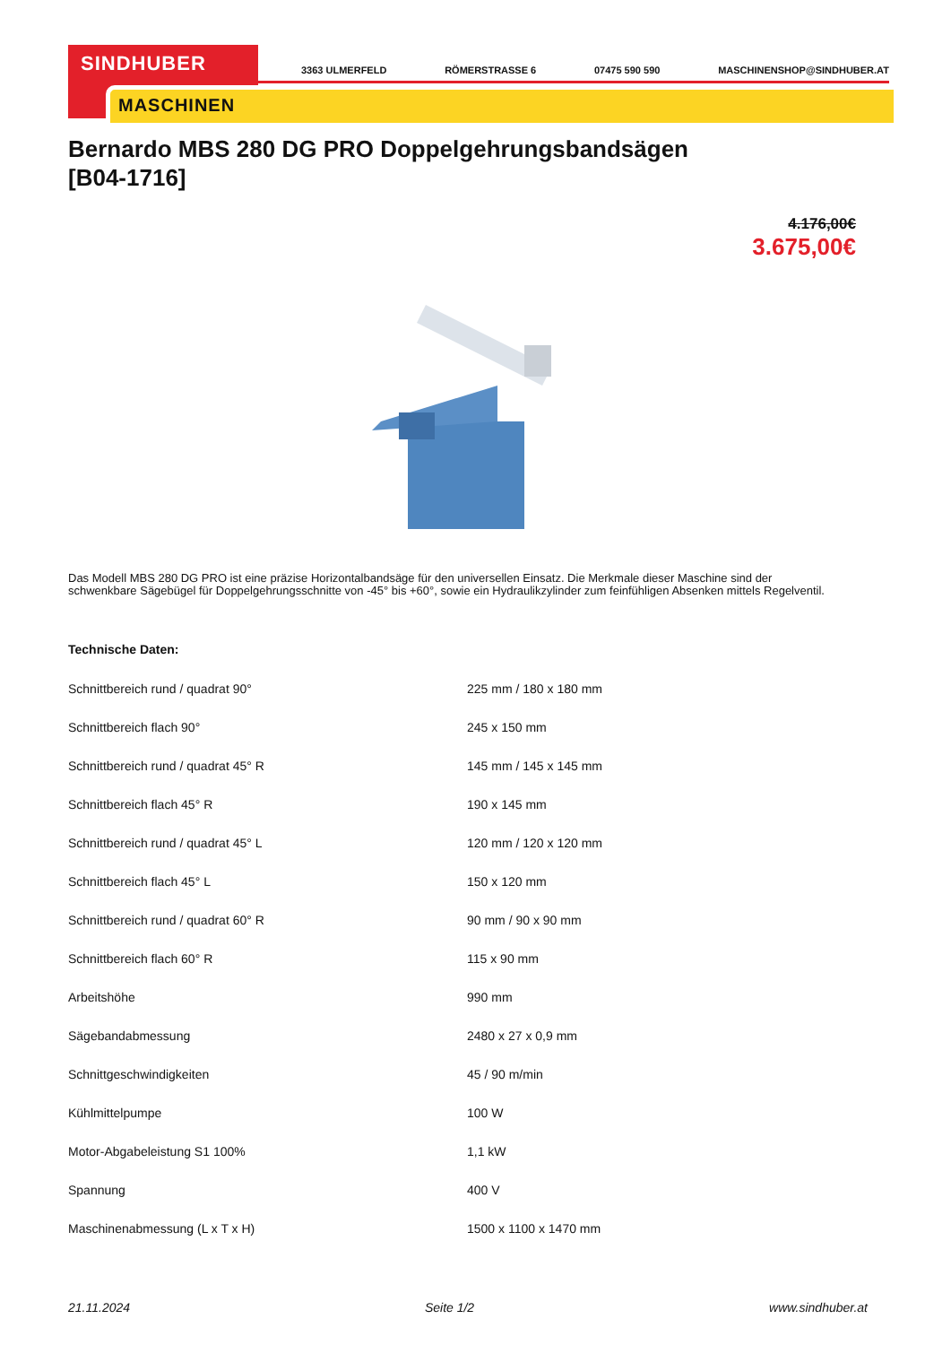SINDHUBER
MASCHINEN
3363 ULMERFELD RÖMERSTRASSE 6 07475 590 590 MASCHINENSHOP@SINDHUBER.AT
Bernardo MBS 280 DG PRO Doppelgehrungsbandsägen
[B04-1716]
4.176,00€
3.675,00€
Das Modell MBS 280 DG PRO ist eine präzise Horizontalbandsäge für den universellen Einsatz. Die Merkmale dieser Maschine sind der schwenkbare Sägebügel für Doppelgehrungsschnitte von -45° bis +60°, sowie ein Hydraulikzylinder zum feinfühligen Absenken mittels Regelventil.
Technische Daten:
| Schnittbereich rund / quadrat 90° | 225 mm / 180 x 180 mm |
| Schnittbereich flach 90° | 245 x 150 mm |
| Schnittbereich rund / quadrat 45° R | 145 mm / 145 x 145 mm |
| Schnittbereich flach 45° R | 190 x 145 mm |
| Schnittbereich rund / quadrat 45° L | 120 mm / 120 x 120 mm |
| Schnittbereich flach 45° L | 150 x 120 mm |
| Schnittbereich rund / quadrat 60° R | 90 mm / 90 x 90 mm |
| Schnittbereich flach 60° R | 115 x 90 mm |
| Arbeitshöhe | 990 mm |
| Sägebandabmessung | 2480 x 27 x 0,9 mm |
| Schnittgeschwindigkeiten | 45 / 90 m/min |
| Kühlmittelpumpe | 100 W |
| Motor-Abgabeleistung S1 100% | 1,1 kW |
| Spannung | 400 V |
| Maschinenabmessung (L x T x H) | 1500 x 1100 x 1470 mm |
21.11.2024 Seite 1/2 www.sindhuber.at